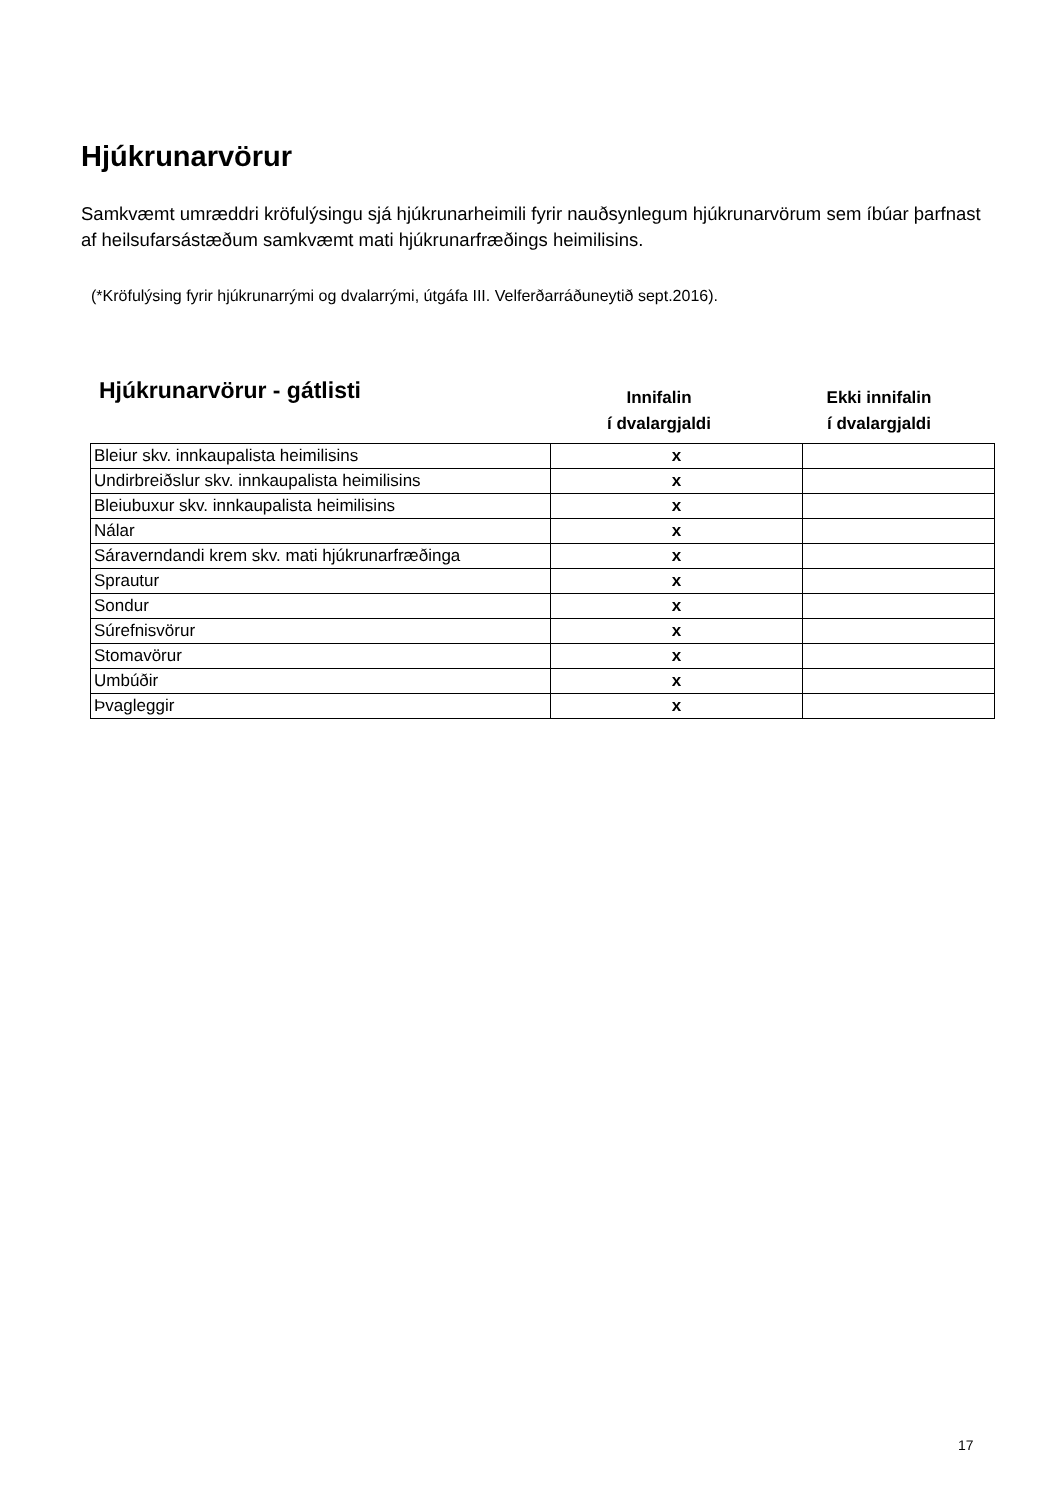Hjúkrunarvörur
Samkvæmt umræddri kröfulýsingu sjá hjúkrunarheimili fyrir nauðsynlegum hjúkrunarvörum sem íbúar þarfnast af heilsufarsástæðum samkvæmt mati hjúkrunarfræðings heimilisins.
(*Kröfulýsing fyrir hjúkrunarrými og dvalarrými, útgáfa III. Velferðarráðuneytið sept.2016).
Hjúkrunarvörur - gátlisti
Innifalin
í dvalargjaldi
Ekki innifalin
í dvalargjaldi
| Bleiur skv. innkaupalista heimilisins | x | |
| Undirbreiðslur skv. innkaupalista heimilisins | x | |
| Bleiubuxur skv. innkaupalista heimilisins | x | |
| Nálar | x | |
| Sáraverndandi krem skv. mati hjúkrunarfræðinga | x | |
| Sprautur | x | |
| Sondur | x | |
| Súrefnisvörur | x | |
| Stomavörur | x | |
| Umbúðir | x | |
| Þvagleggir | x | |
17